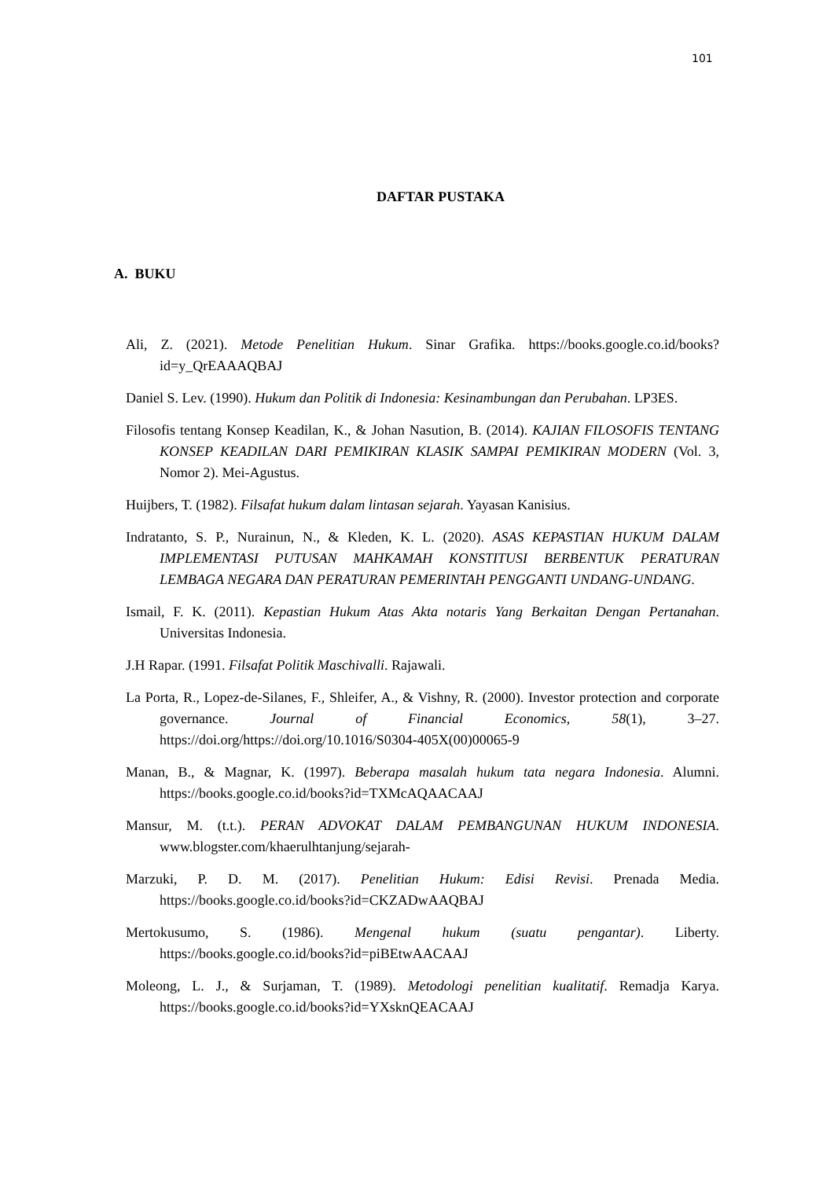101
DAFTAR PUSTAKA
A. BUKU
Ali, Z. (2021). Metode Penelitian Hukum. Sinar Grafika. https://books.google.co.id/books?id=y_QrEAAAQBAJ
Daniel S. Lev. (1990). Hukum dan Politik di Indonesia: Kesinambungan dan Perubahan. LP3ES.
Filosofis tentang Konsep Keadilan, K., & Johan Nasution, B. (2014). KAJIAN FILOSOFIS TENTANG KONSEP KEADILAN DARI PEMIKIRAN KLASIK SAMPAI PEMIKIRAN MODERN (Vol. 3, Nomor 2). Mei-Agustus.
Huijbers, T. (1982). Filsafat hukum dalam lintasan sejarah. Yayasan Kanisius.
Indratanto, S. P., Nurainun, N., & Kleden, K. L. (2020). ASAS KEPASTIAN HUKUM DALAM IMPLEMENTASI PUTUSAN MAHKAMAH KONSTITUSI BERBENTUK PERATURAN LEMBAGA NEGARA DAN PERATURAN PEMERINTAH PENGGANTI UNDANG-UNDANG.
Ismail, F. K. (2011). Kepastian Hukum Atas Akta notaris Yang Berkaitan Dengan Pertanahan. Universitas Indonesia.
J.H Rapar. (1991. Filsafat Politik Maschivalli. Rajawali.
La Porta, R., Lopez-de-Silanes, F., Shleifer, A., & Vishny, R. (2000). Investor protection and corporate governance. Journal of Financial Economics, 58(1), 3–27. https://doi.org/https://doi.org/10.1016/S0304-405X(00)00065-9
Manan, B., & Magnar, K. (1997). Beberapa masalah hukum tata negara Indonesia. Alumni. https://books.google.co.id/books?id=TXMcAQAACAAJ
Mansur, M. (t.t.). PERAN ADVOKAT DALAM PEMBANGUNAN HUKUM INDONESIA. www.blogster.com/khaerulhtanjung/sejarah-
Marzuki, P. D. M. (2017). Penelitian Hukum: Edisi Revisi. Prenada Media. https://books.google.co.id/books?id=CKZADwAAQBAJ
Mertokusumo, S. (1986). Mengenal hukum (suatu pengantar). Liberty. https://books.google.co.id/books?id=piBEtwAACAAJ
Moleong, L. J., & Surjaman, T. (1989). Metodologi penelitian kualitatif. Remadja Karya. https://books.google.co.id/books?id=YXsknQEACAAJ